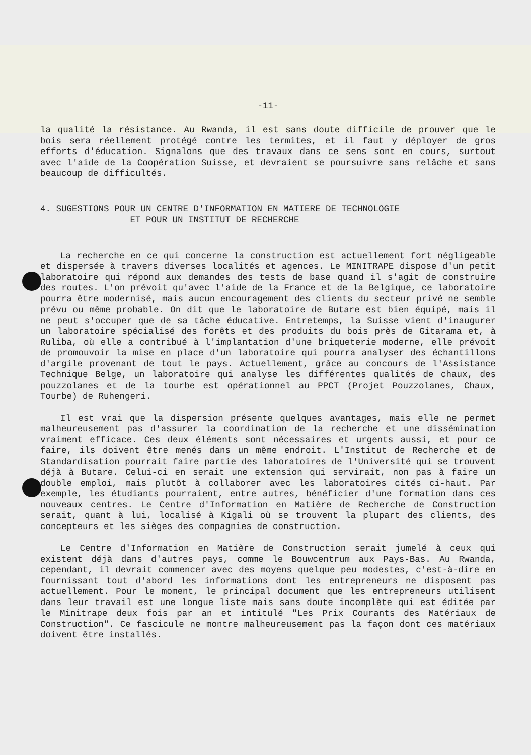-11-
la qualité la résistance. Au Rwanda, il est sans doute difficile de prouver que le bois sera réellement protégé contre les termites, et il faut y déployer de gros efforts d'éducation. Signalons que des travaux dans ce sens sont en cours, surtout avec l'aide de la Coopération Suisse, et devraient se poursuivre sans relâche et sans beaucoup de difficultés.
4. SUGESTIONS POUR UN CENTRE D'INFORMATION EN MATIERE DE TECHNOLOGIE
ET POUR UN INSTITUT DE RECHERCHE
La recherche en ce qui concerne la construction est actuellement fort négligeable et dispersée à travers diverses localités et agences. Le MINITRAPE dispose d'un petit laboratoire qui répond aux demandes des tests de base quand il s'agit de construire des routes. L'on prévoit qu'avec l'aide de la France et de la Belgique, ce laboratoire pourra être modernisé, mais aucun encouragement des clients du secteur privé ne semble prévu ou même probable. On dit que le laboratoire de Butare est bien équipé, mais il ne peut s'occuper que de sa tâche éducative. Entretemps, la Suisse vient d'inaugurer un laboratoire spécialisé des forêts et des produits du bois près de Gitarama et, à Ruliba, où elle a contribué à l'implantation d'une briqueterie moderne, elle prévoit de promouvoir la mise en place d'un laboratoire qui pourra analyser des échantillons d'argile provenant de tout le pays. Actuellement, grâce au concours de l'Assistance Technique Belge, un laboratoire qui analyse les différentes qualités de chaux, des pouzzolanes et de la tourbe est opérationnel au PPCT (Projet Pouzzolanes, Chaux, Tourbe) de Ruhengeri.
Il est vrai que la dispersion présente quelques avantages, mais elle ne permet malheureusement pas d'assurer la coordination de la recherche et une dissémination vraiment efficace. Ces deux éléments sont nécessaires et urgents aussi, et pour ce faire, ils doivent être menés dans un même endroit. L'Institut de Recherche et de Standardisation pourrait faire partie des laboratoires de l'Université qui se trouvent déjà à Butare. Celui-ci en serait une extension qui servirait, non pas à faire un double emploi, mais plutôt à collaborer avec les laboratoires cités ci-haut. Par exemple, les étudiants pourraient, entre autres, bénéficier d'une formation dans ces nouveaux centres. Le Centre d'Information en Matière de Recherche de Construction serait, quant à lui, localisé à Kigali où se trouvent la plupart des clients, des concepteurs et les sièges des compagnies de construction.
Le Centre d'Information en Matière de Construction serait jumelé à ceux qui existent déjà dans d'autres pays, comme le Bouwcentrum aux Pays-Bas. Au Rwanda, cependant, il devrait commencer avec des moyens quelque peu modestes, c'est-à-dire en fournissant tout d'abord les informations dont les entrepreneurs ne disposent pas actuellement. Pour le moment, le principal document que les entrepreneurs utilisent dans leur travail est une longue liste mais sans doute incomplète qui est éditée par le Minitrape deux fois par an et intitulé "Les Prix Courants des Matériaux de Construction". Ce fascicule ne montre malheureusement pas la façon dont ces matériaux doivent être installés.